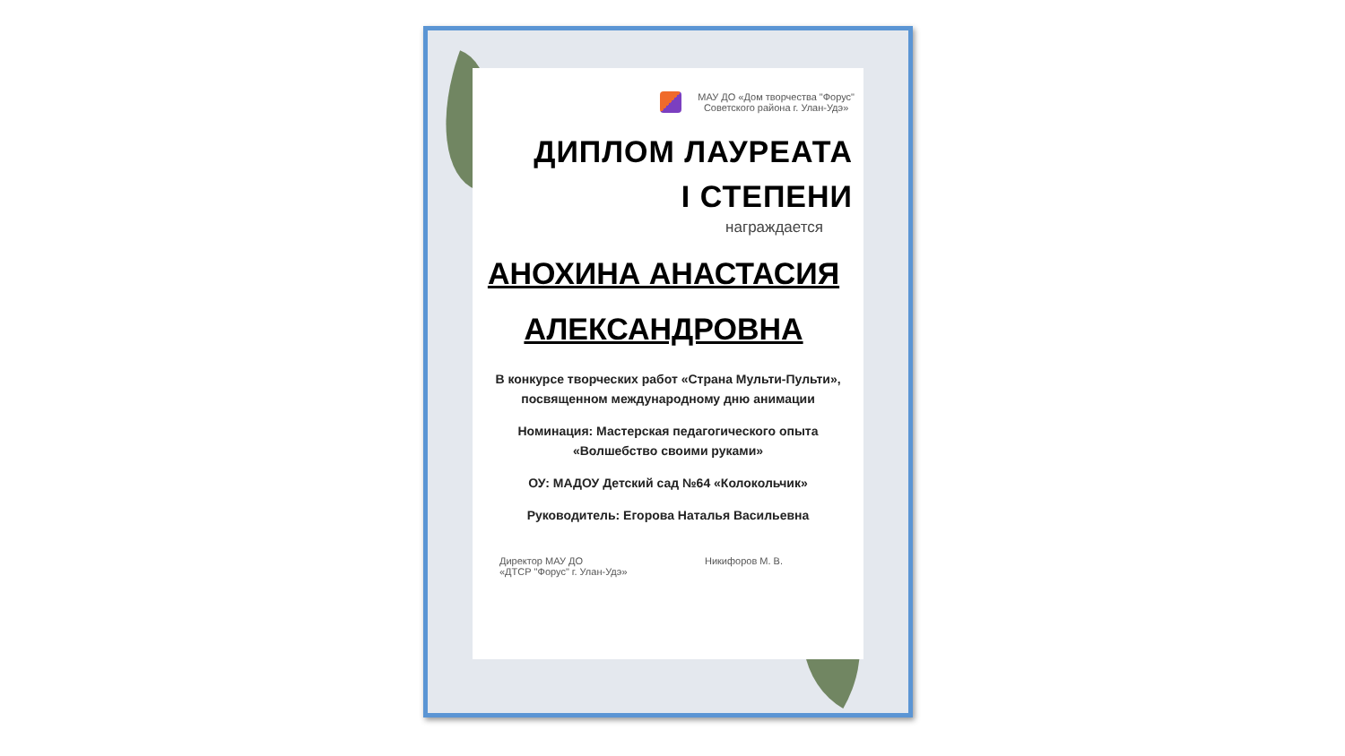МАУ ДО «Дом творчества "Форус"
Советского района г. Улан-Удэ»
ДИПЛОМ ЛАУРЕАТА
I СТЕПЕНИ
награждается
АНОХИНА АНАСТАСИЯ
АЛЕКСАНДРОВНА
В конкурсе творческих работ «Страна Мульти-Пульти»,
посвященном международному дню анимации
Номинация: Мастерская педагогического опыта
«Волшебство своими руками»
ОУ: МАДОУ Детский сад №64 «Колокольчик»
Руководитель: Егорова Наталья Васильевна
Директор МАУ ДО
«ДТСР "Форус" г. Улан-Удэ»
Никифоров М. В.